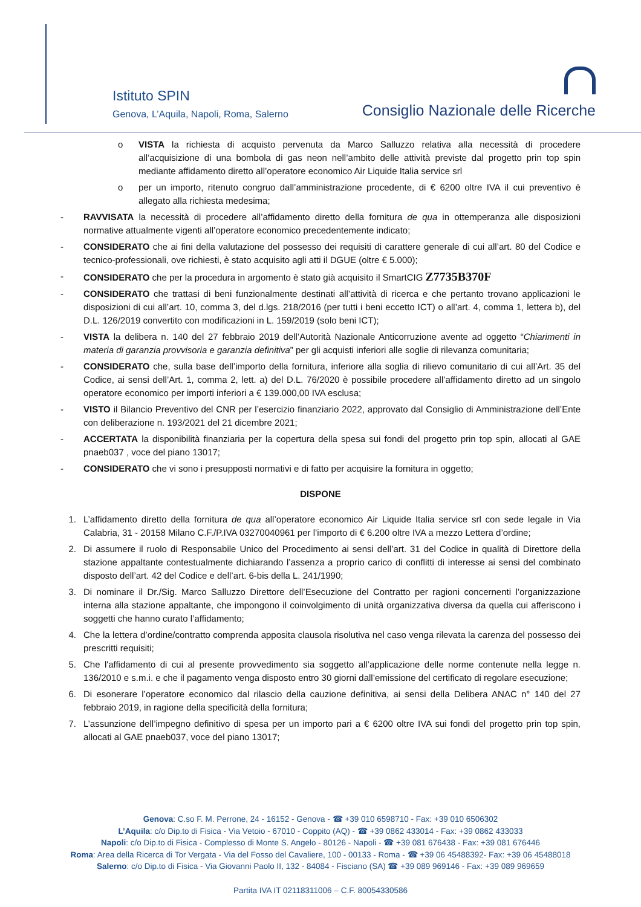Istituto SPIN
Genova, L’Aquila, Napoli, Roma, Salerno
Consiglio Nazionale delle Ricerche
o VISTA la richiesta di acquisto pervenuta da Marco Salluzzo relativa alla necessità di procedere all’acquisizione di una bombola di gas neon nell’ambito delle attività previste dal progetto prin top spin mediante affidamento diretto all’operatore economico Air Liquide Italia service srl
o per un importo, ritenuto congruo dall’amministrazione procedente, di € 6200 oltre IVA il cui preventivo è allegato alla richiesta medesima;
- RAVVISATA la necessità di procedere all’affidamento diretto della fornitura de qua in ottemperanza alle disposizioni normative attualmente vigenti all’operatore economico precedentemente indicato;
- CONSIDERATO che ai fini della valutazione del possesso dei requisiti di carattere generale di cui all’art. 80 del Codice e tecnico-professionali, ove richiesti, è stato acquisito agli atti il DGUE (oltre € 5.000);
- CONSIDERATO che per la procedura in argomento è stato già acquisito il SmartCIG Z7735B370F
- CONSIDERATO che trattasi di beni funzionalmente destinati all’attività di ricerca e che pertanto trovano applicazioni le disposizioni di cui all’art. 10, comma 3, del d.lgs. 218/2016 (per tutti i beni eccetto ICT) o all’art. 4, comma 1, lettera b), del D.L. 126/2019 convertito con modificazioni in L. 159/2019 (solo beni ICT);
- VISTA la delibera n. 140 del 27 febbraio 2019 dell’Autorità Nazionale Anticorruzione avente ad oggetto “Chiarimenti in materia di garanzia provvisoria e garanzia definitiva” per gli acquisti inferiori alle soglie di rilevanza comunitaria;
- CONSIDERATO che, sulla base dell’importo della fornitura, inferiore alla soglia di rilievo comunitario di cui all’Art. 35 del Codice, ai sensi dell’Art. 1, comma 2, lett. a) del D.L. 76/2020 è possibile procedere all’affidamento diretto ad un singolo operatore economico per importi inferiori a € 139.000,00 IVA esclusa;
- VISTO il Bilancio Preventivo del CNR per l’esercizio finanziario 2022, approvato dal Consiglio di Amministrazione dell’Ente con deliberazione n. 193/2021 del 21 dicembre 2021;
- ACCERTATA la disponibilità finanziaria per la copertura della spesa sui fondi del progetto prin top spin, allocati al GAE pnaeb037 , voce del piano 13017;
- CONSIDERATO che vi sono i presupposti normativi e di fatto per acquisire la fornitura in oggetto;
DISPONE
1. L’affidamento diretto della fornitura de qua all’operatore economico Air Liquide Italia service srl con sede legale in Via Calabria, 31 - 20158 Milano C.F./P.IVA 03270040961 per l’importo di € 6.200 oltre IVA a mezzo Lettera d’ordine;
2. Di assumere il ruolo di Responsabile Unico del Procedimento ai sensi dell’art. 31 del Codice in qualità di Direttore della stazione appaltante contestualmente dichiarando l’assenza a proprio carico di conflitti di interesse ai sensi del combinato disposto dell’art. 42 del Codice e dell’art. 6-bis della L. 241/1990;
3. Di nominare il Dr./Sig. Marco Salluzzo Direttore dell’Esecuzione del Contratto per ragioni concernenti l’organizzazione interna alla stazione appaltante, che impongono il coinvolgimento di unità organizzativa diversa da quella cui afferiscono i soggetti che hanno curato l’affidamento;
4. Che la lettera d’ordine/contratto comprenda apposita clausola risolutiva nel caso venga rilevata la carenza del possesso dei prescritti requisiti;
5. Che l'affidamento di cui al presente provvedimento sia soggetto all’applicazione delle norme contenute nella legge n. 136/2010 e s.m.i. e che il pagamento venga disposto entro 30 giorni dall’emissione del certificato di regolare esecuzione;
6. Di esonerare l’operatore economico dal rilascio della cauzione definitiva, ai sensi della Delibera ANAC n° 140 del 27 febbraio 2019, in ragione della specificità della fornitura;
7. L’assunzione dell’impegno definitivo di spesa per un importo pari a € 6200 oltre IVA sui fondi del progetto prin top spin, allocati al GAE pnaeb037, voce del piano 13017;
Genova: C.so F. M. Perrone, 24 - 16152 - Genova - ☎ +39 010 6598710 - Fax: +39 010 6506302
L’Aquila: c/o Dip.to di Fisica - Via Vetoio - 67010 - Coppito (AQ) - ☎ +39 0862 433014 - Fax: +39 0862 433033
Napoli: c/o Dip.to di Fisica - Complesso di Monte S. Angelo - 80126 - Napoli - ☎ +39 081 676438 - Fax: +39 081 676446
Roma: Area della Ricerca di Tor Vergata - Via del Fosso del Cavaliere, 100 - 00133 - Roma - ☎ +39 06 45488392- Fax: +39 06 45488018
Salerno: c/o Dip.to di Fisica - Via Giovanni Paolo II, 132 - 84084 - Fisciano (SA) ☎ +39 089 969146 - Fax: +39 089 969659
Partita IVA IT 02118311006 – C.F. 80054330586